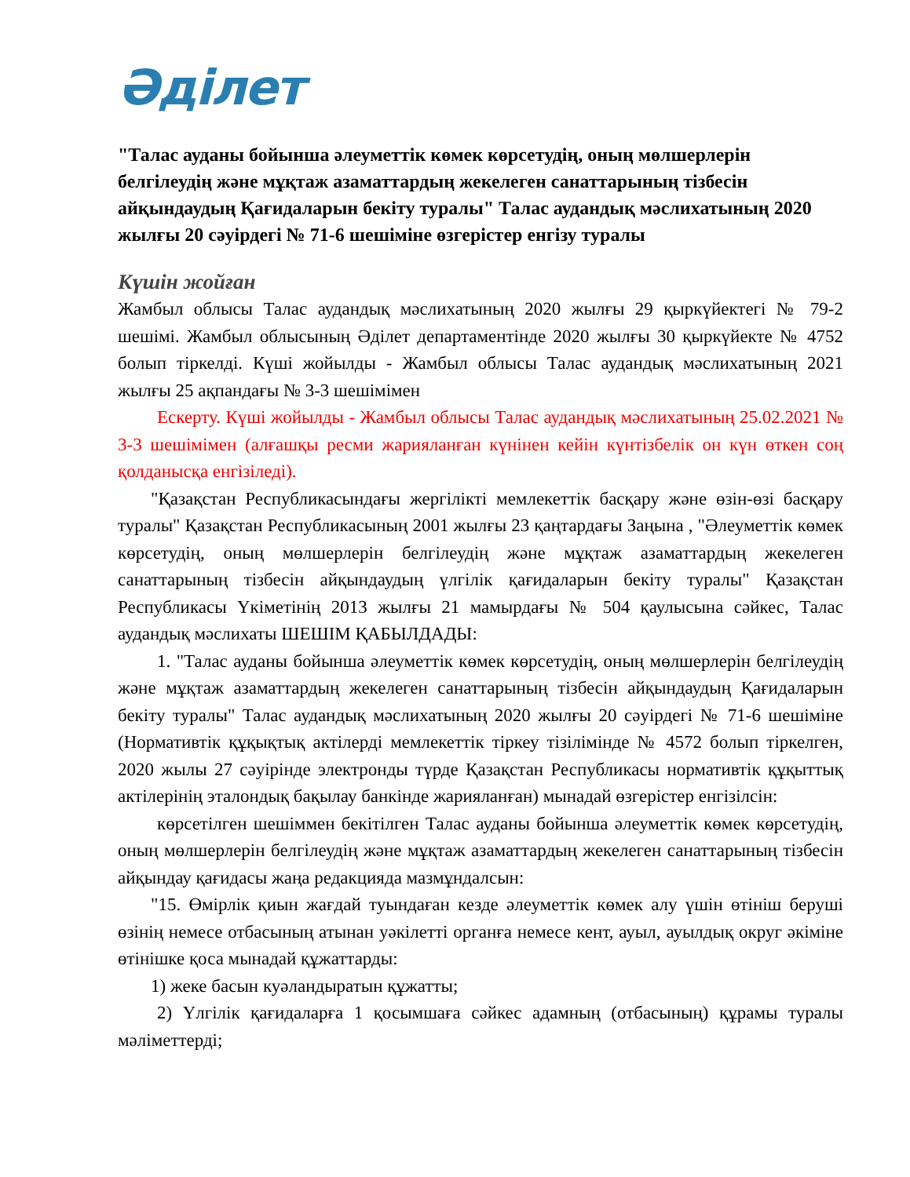Әділет
"Талас ауданы бойынша әлеуметтік көмек көрсетудің, оның мөлшерлерін белгілеудің және мұқтаж азаматтардың жекелеген санаттарының тізбесін айқындаудың Қағидаларын бекіту туралы" Талас аудандық мәслихатының 2020 жылғы 20 сәуірдегі № 71-6 шешіміне өзгерістер енгізу туралы
Күшін жойған
Жамбыл облысы Талас аудандық мәслихатының 2020 жылғы 29 қыркүйектегі № 79-2 шешімі. Жамбыл облысының Әділет департаментінде 2020 жылғы 30 қыркүйекте № 4752 болып тіркелді. Күші жойылды - Жамбыл облысы Талас аудандық мәслихатының 2021 жылғы 25 ақпандағы № 3-3 шешімімен
Ескерту. Күші жойылды - Жамбыл облысы Талас аудандық мәслихатының 25.02.2021 № 3-3 шешімімен (алғашқы ресми жарияланған күнінен кейін күнтізбелік он күн өткен соң қолданысқа енгізіледі).
"Қазақстан Республикасындағы жергілікті мемлекеттік басқару және өзін-өзі басқару туралы" Қазақстан Республикасының 2001 жылғы 23 қаңтардағы Заңына , "Әлеуметтік көмек көрсетудің, оның мөлшерлерін белгілеудің және мұқтаж азаматтардың жекелеген санаттарының тізбесін айқындаудың үлгілік қағидаларын бекіту туралы" Қазақстан Республикасы Үкіметінің 2013 жылғы 21 мамырдағы № 504 қаулысына сәйкес, Талас аудандық мәслихаты ШЕШІМ ҚАБЫЛДАДЫ:
1. "Талас ауданы бойынша әлеуметтік көмек көрсетудің, оның мөлшерлерін белгілеудің және мұқтаж азаматтардың жекелеген санаттарының тізбесін айқындаудың Қағидаларын бекіту туралы" Талас аудандық мәслихатының 2020 жылғы 20 сәуірдегі № 71-6 шешіміне (Нормативтік құқықтық актілерді мемлекеттік тіркеу тізілімінде № 4572 болып тіркелген, 2020 жылы 27 сәуірінде электронды түрде Қазақстан Республикасы нормативтік құқыттық актілерінің эталондық бақылау банкінде жарияланған) мынадай өзгерістер енгізілсін:
көрсетілген шешіммен бекітілген Талас ауданы бойынша әлеуметтік көмек көрсетудің, оның мөлшерлерін белгілеудің және мұқтаж азаматтардың жекелеген санаттарының тізбесін айқындау қағидасы жаңа редакцияда мазмұндалсын:
"15. Өмірлік қиын жағдай туындаған кезде әлеуметтік көмек алу үшін өтініш беруші өзінің немесе отбасының атынан уәкілетті органға немесе кент, ауыл, ауылдық округ әкіміне өтінішке қоса мынадай құжаттарды:
1) жеке басын куәландыратын құжатты;
2) Үлгілік қағидаларға 1 қосымшаға сәйкес адамның (отбасының) құрамы туралы мәліметтерді;